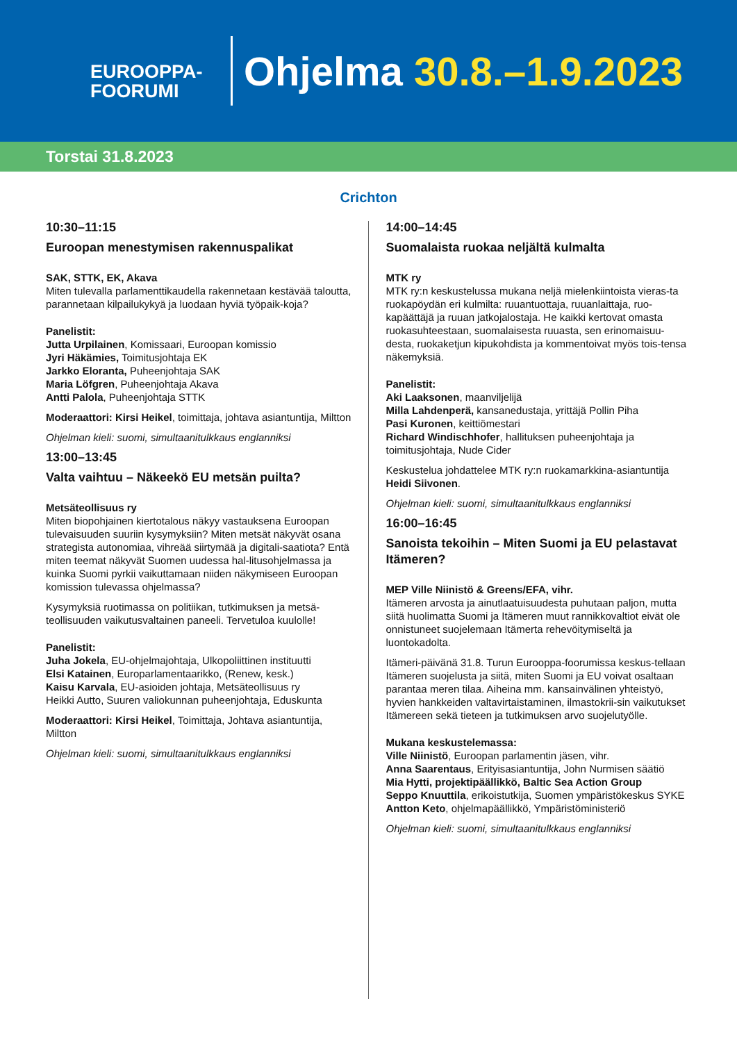EUROOPPA-
FOORUMI
Ohjelma 30.8.–1.9.2023
Torstai 31.8.2023
Crichton
10:30–11:15
Euroopan menestymisen rakennuspalikat
SAK, STTK, EK, Akava
Miten tulevalla parlamenttikaudella rakennetaan kestävää taloutta, parannetaan kilpailukykyä ja luodaan hyviä työpaik-koja?
Panelistit:
Jutta Urpilainen, Komissaari, Euroopan komissio
Jyri Häkämies, Toimitusjohtaja EK
Jarkko Eloranta, Puheenjohtaja SAK
Maria Löfgren, Puheenjohtaja Akava
Antti Palola, Puheenjohtaja STTK
Moderaattori: Kirsi Heikel, toimittaja, johtava asiantuntija, Miltton
Ohjelman kieli: suomi, simultaanitulkkaus englanniksi
13:00–13:45
Valta vaihtuu – Näkeekö EU metsän puilta?
Metsäteollisuus ry
Miten biopohjainen kiertotalous näkyy vastauksena Euroopan tulevaisuuden suuriin kysymyksiin? Miten metsät näkyvät osana strategista autonomiaa, vihreää siirtymää ja digitali-saatiota? Entä miten teemat näkyvät Suomen uudessa hal-litusohjelmassa ja kuinka Suomi pyrkii vaikuttamaan niiden näkymiseen Euroopan komission tulevassa ohjelmassa?
Kysymyksiä ruotimassa on politiikan, tutkimuksen ja metsä-teollisuuden vaikutusvaltainen paneeli. Tervetuloa kuulolle!
Panelistit:
Juha Jokela, EU-ohjelmajohtaja, Ulkopoliittinen instituutti
Elsi Katainen, Europarlamentaarikko, (Renew, kesk.)
Kaisu Karvala, EU-asioiden johtaja, Metsäteollisuus ry
Heikki Autto, Suuren valiokunnan puheenjohtaja, Eduskunta
Moderaattori: Kirsi Heikel, Toimittaja, Johtava asiantuntija, Miltton
Ohjelman kieli: suomi, simultaanitulkkaus englanniksi
14:00–14:45
Suomalaista ruokaa neljältä kulmalta
MTK ry
MTK ry:n keskustelussa mukana neljä mielenkiintoista vieras-ta ruokapöydän eri kulmilta: ruuantuottaja, ruuanlaittaja, ruo-kapäättäjä ja ruuan jatkojalostaja. He kaikki kertovat omasta ruokasuhteestaan, suomalaisesta ruuasta, sen erinomaisuu-desta, ruokaketjun kipukohdista ja kommentoivat myös tois-tensa näkemyksiä.
Panelistit:
Aki Laaksonen, maanviljelijä
Milla Lahdenperä, kansanedustaja, yrittäjä Pollin Piha
Pasi Kuronen, keittiömestari
Richard Windischhofer, hallituksen puheenjohtaja ja toimitusjohtaja, Nude Cider
Keskustelua johdattelee MTK ry:n ruokamarkkina-asiantuntija Heidi Siivonen.
Ohjelman kieli: suomi, simultaanitulkkaus englanniksi
16:00–16:45
Sanoista tekoihin – Miten Suomi ja EU pelastavat Itämeren?
MEP Ville Niinistö & Greens/EFA, vihr.
Itämeren arvosta ja ainutlaatuisuudesta puhutaan paljon, mutta siitä huolimatta Suomi ja Itämeren muut rannikkovaltiot eivät ole onnistuneet suojelemaan Itämerta rehevöitymiseltä ja luontokadolta.
Itämeri-päivänä 31.8. Turun Eurooppa-foorumissa keskus-tellaan Itämeren suojelusta ja siitä, miten Suomi ja EU voivat osaltaan parantaa meren tilaa. Aiheina mm. kansainvälinen yhteistyö, hyvien hankkeiden valtavirtaistaminen, ilmastokrii-sin vaikutukset Itämereen sekä tieteen ja tutkimuksen arvo suojelutyölle.
Mukana keskustelemassa:
Ville Niinistö, Euroopan parlamentin jäsen, vihr.
Anna Saarentaus, Erityisasiantuntija, John Nurmisen säätiö
Mia Hytti, projektipäällikkö, Baltic Sea Action Group
Seppo Knuuttila, erikoistutkija, Suomen ympäristökeskus SYKE
Antton Keto, ohjelmapäällikkö, Ympäristöministeriö
Ohjelman kieli: suomi, simultaanitulkkaus englanniksi